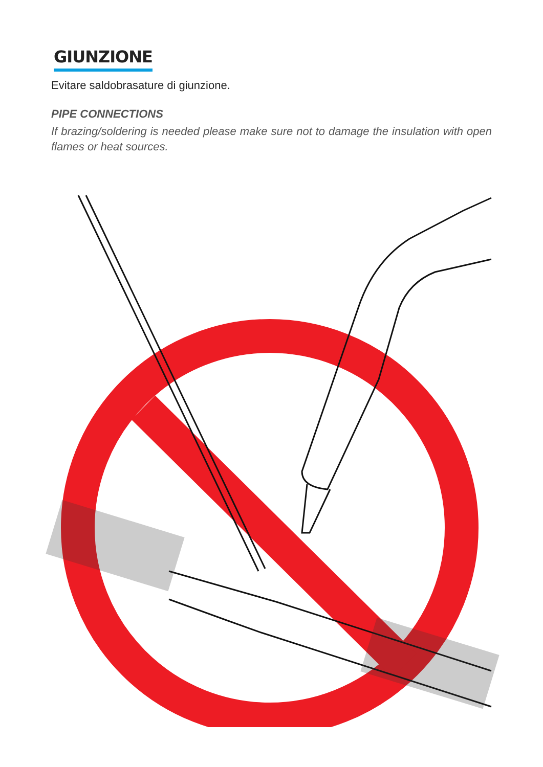GIUNZIONE
Evitare saldobrasature di giunzione.
PIPE CONNECTIONS
If brazing/soldering is needed please make sure not to damage the insulation with open flames or heat sources.